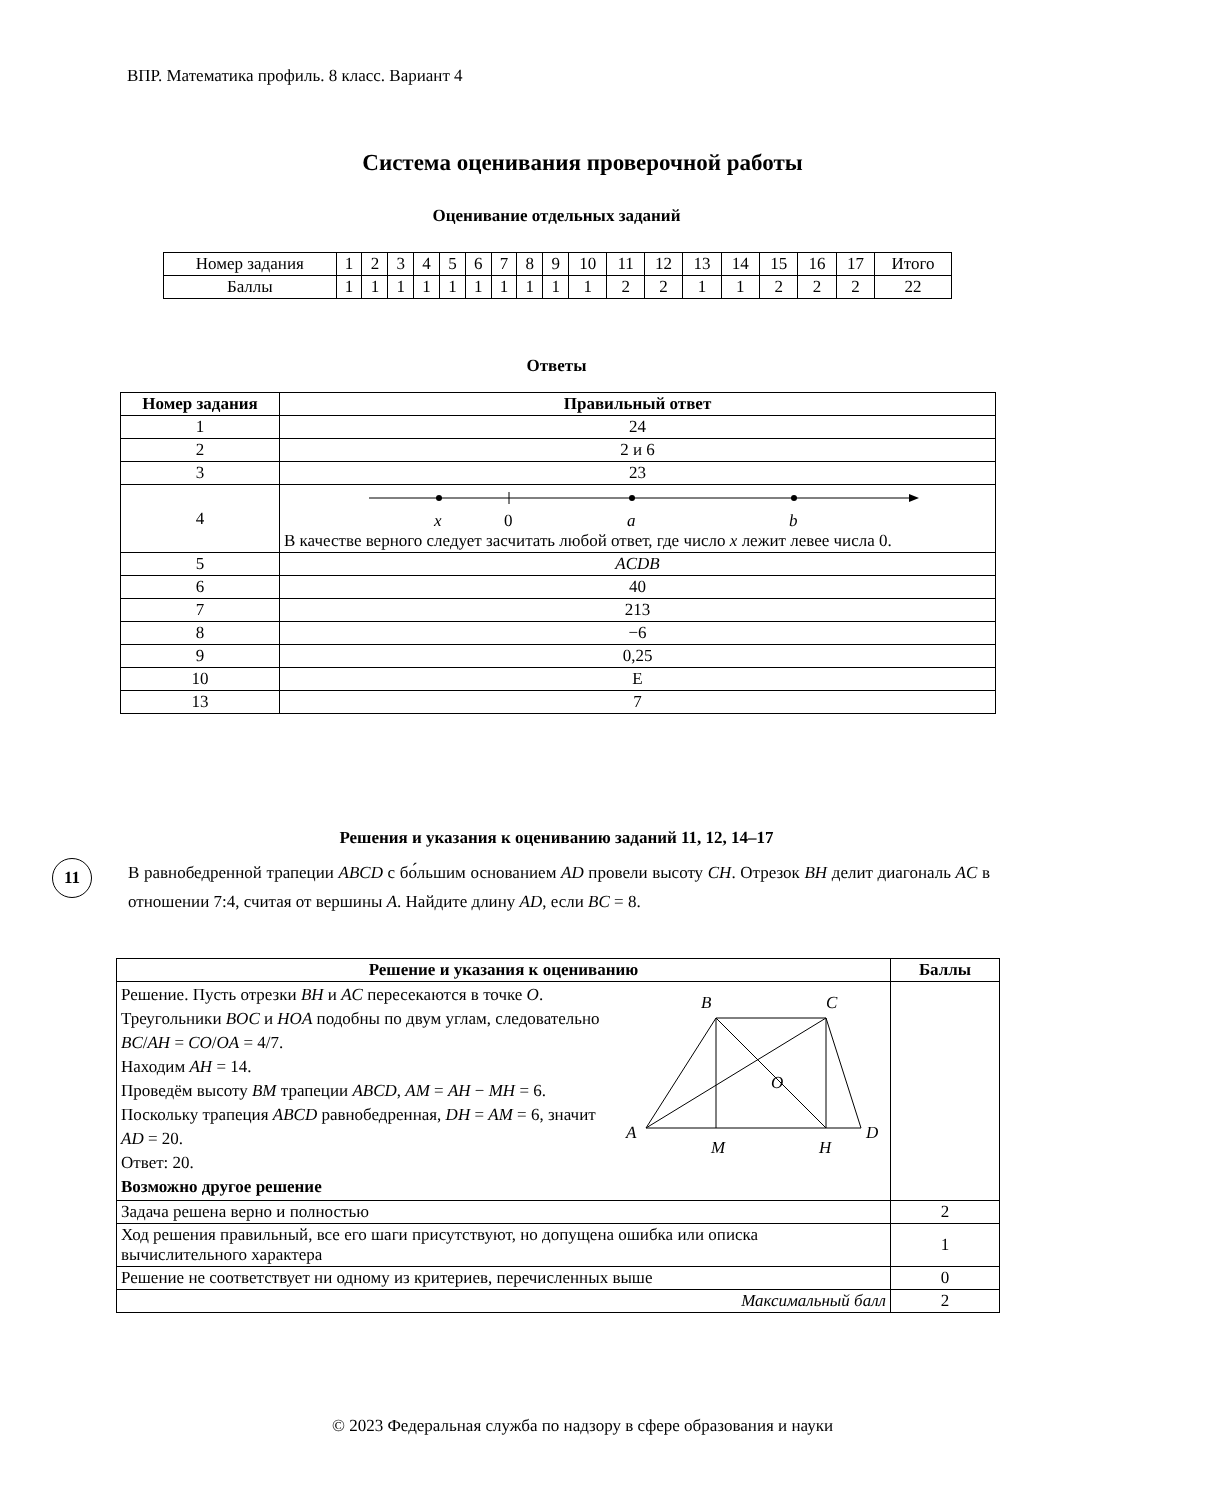ВПР. Математика профиль. 8 класс. Вариант 4
Система оценивания проверочной работы
Оценивание отдельных заданий
| Номер задания | 1 | 2 | 3 | 4 | 5 | 6 | 7 | 8 | 9 | 10 | 11 | 12 | 13 | 14 | 15 | 16 | 17 | Итого |
| Баллы | 1 | 1 | 1 | 1 | 1 | 1 | 1 | 1 | 1 | 1 | 2 | 2 | 1 | 1 | 2 | 2 | 2 | 22 |
Ответы
| Номер задания | Правильный ответ |
| --- | --- |
| 1 | 24 |
| 2 | 2 и 6 |
| 3 | 23 |
| 4 | x 0 a b В качестве верного следует засчитать любой ответ, где число x лежит левее числа 0. |
| 5 | ACDB |
| 6 | 40 |
| 7 | 213 |
| 8 | −6 |
| 9 | 0,25 |
| 10 | Е |
| 13 | 7 |
Решения и указания к оцениванию заданий 11, 12, 14–17
11
В равнобедренной трапеции ABCD с бо́льшим основанием AD провели высоту CH. Отрезок BH делит диагональ AC в отношении 7:4, считая от вершины A. Найдите длину AD, если BC = 8.
| Решение и указания к оцениванию | Баллы |
| --- | --- |
| Решение. Пусть отрезки BH и AC пересекаются в точке O . Треугольники BOC и HOA подобны по двум углам, следовательно BC / AH = CO / OA = 4/7. Находим AH = 14. Проведём высоту BM трапеции ABCD , AM = AH − MH = 6. Поскольку трапеция ABCD равнобедренная, DH = AM = 6, значит AD = 20. Ответ: 20. Возможно другое решение B C A D M H O | |
| Задача решена верно и полностью | 2 |
| Ход решения правильный, все его шаги присутствуют, но допущена ошибка или описка вычислительного характера | 1 |
| Решение не соответствует ни одному из критериев, перечисленных выше | 0 |
| Максимальный балл | 2 |
© 2023 Федеральная служба по надзору в сфере образования и науки